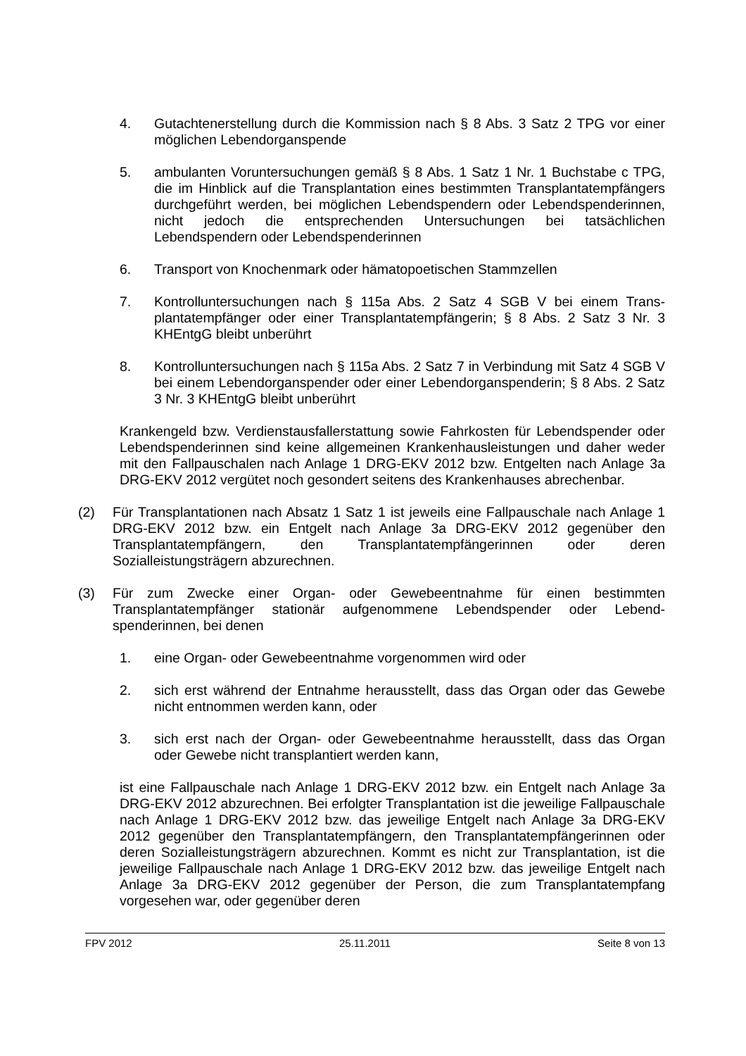4. Gutachtenerstellung durch die Kommission nach § 8 Abs. 3 Satz 2 TPG vor einer möglichen Lebendorganspende
5. ambulanten Voruntersuchungen gemäß § 8 Abs. 1 Satz 1 Nr. 1 Buchstabe c TPG, die im Hinblick auf die Transplantation eines bestimmten Transplantat­empfängers durchgeführt werden, bei möglichen Lebendspendern oder Le­bendspenderinnen, nicht jedoch die entsprechenden Untersuchungen bei tatsächlichen Lebendspendern oder Lebendspenderinnen
6. Transport von Knochenmark oder hämatopoetischen Stammzellen
7. Kontrolluntersuchungen nach § 115a Abs. 2 Satz 4 SGB V bei einem Trans­plantatempfänger oder einer Transplantatempfängerin; § 8 Abs. 2 Satz 3 Nr. 3 KHEntgG bleibt unberührt
8. Kontrolluntersuchungen nach § 115a Abs. 2 Satz 7 in Verbindung mit Satz 4 SGB V bei einem Lebendorganspender oder einer Lebendorganspenderin; § 8 Abs. 2 Satz 3 Nr. 3 KHEntgG bleibt unberührt
Krankengeld bzw. Verdienstausfallerstattung sowie Fahrkosten für Lebendspender oder Lebendspenderinnen sind keine allgemeinen Krankenhausleistungen und daher weder mit den Fallpauschalen nach Anlage 1 DRG-EKV 2012 bzw. Entgel­ten nach Anlage 3a DRG-EKV 2012 vergütet noch gesondert seitens des Kran­kenhauses abrechenbar.
(2) Für Transplantationen nach Absatz 1 Satz 1 ist jeweils eine Fallpauschale nach Anlage 1 DRG-EKV 2012 bzw. ein Entgelt nach Anlage 3a DRG-EKV 2012 ge­genüber den Transplantatempfängern, den Transplantatempfängerinnen oder de­ren Sozialleistungsträgern abzurechnen.
(3) Für zum Zwecke einer Organ- oder Gewebeentnahme für einen bestimmten Transplantatempfänger stationär aufgenommene Lebendspender oder Lebend­spenderinnen, bei denen
1. eine Organ- oder Gewebeentnahme vorgenommen wird oder
2. sich erst während der Entnahme herausstellt, dass das Organ oder das Ge­webe nicht entnommen werden kann, oder
3. sich erst nach der Organ- oder Gewebeentnahme herausstellt, dass das Or­gan oder Gewebe nicht transplantiert werden kann,
ist eine Fallpauschale nach Anlage 1 DRG-EKV 2012 bzw. ein Entgelt nach Anla­ge 3a DRG-EKV 2012 abzurechnen. Bei erfolgter Transplantation ist die jeweilige Fallpauschale nach Anlage 1 DRG-EKV 2012 bzw. das jeweilige Entgelt nach An­lage 3a DRG-EKV 2012 gegenüber den Transplantatempfängern, den Transplan­tatempfängerinnen oder deren Sozialleistungsträgern abzurechnen. Kommt es nicht zur Transplantation, ist die jeweilige Fallpauschale nach Anlage 1 DRG-EKV 2012 bzw. das jeweilige Entgelt nach Anlage 3a DRG-EKV 2012 gegenüber der Person, die zum Transplantatempfang vorgesehen war, oder gegenüber deren
FPV 2012 25.11.2011 Seite 8 von 13